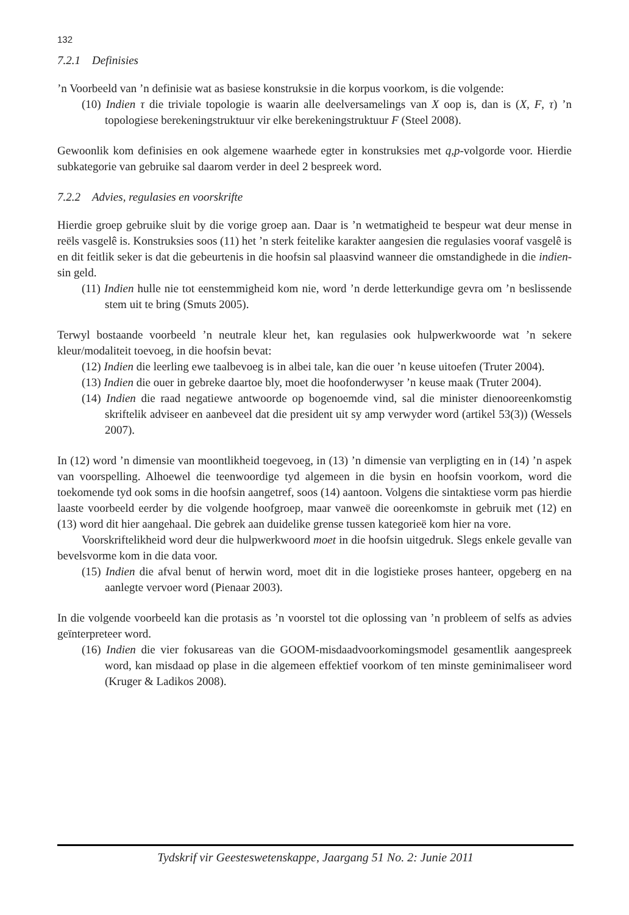132
7.2.1 Definisies
’n Voorbeeld van ’n definisie wat as basiese konstruksie in die korpus voorkom, is die volgende:
(10) Indien τ die triviale topologie is waarin alle deelversamelings van X oop is, dan is (X, F, τ) ’n topologiese berekeningstruktuur vir elke berekeningstruktuur F (Steel 2008).
Gewoonlik kom definisies en ook algemene waarhede egter in konstruksies met q,p-volgorde voor. Hierdie subkategorie van gebruike sal daarom verder in deel 2 bespreek word.
7.2.2 Advies, regulasies en voorskrifte
Hierdie groep gebruike sluit by die vorige groep aan. Daar is ’n wetmatigheid te bespeur wat deur mense in reëls vasgelê is. Konstruksies soos (11) het ’n sterk feitelike karakter aangesien die regulasies vooraf vasgelê is en dit feitlik seker is dat die gebeurtenis in die hoofsin sal plaasvind wanneer die omstandighede in die indien-sin geld.
(11) Indien hulle nie tot eenstemmigheid kom nie, word ’n derde letterkundige gevra om ’n beslissende stem uit te bring (Smuts 2005).
Terwyl bostaande voorbeeld ’n neutrale kleur het, kan regulasies ook hulpwerkwoorde wat ’n sekere kleur/modaliteit toevoeg, in die hoofsin bevat:
(12) Indien die leerling ewe taalbevoeg is in albei tale, kan die ouer ’n keuse uitoefen (Truter 2004).
(13) Indien die ouer in gebreke daartoe bly, moet die hoofonderwyser ’n keuse maak (Truter 2004).
(14) Indien die raad negatiewe antwoorde op bogenoemde vind, sal die minister dienooreenkomstig skriftelik adviseer en aanbeveel dat die president uit sy amp verwyder word (artikel 53(3)) (Wessels 2007).
In (12) word ’n dimensie van moontlikheid toegevoeg, in (13) ’n dimensie van verpligting en in (14) ’n aspek van voorspelling. Alhoewel die teenwoordige tyd algemeen in die bysin en hoofsin voorkom, word die toekomende tyd ook soms in die hoofsin aangetref, soos (14) aantoon. Volgens die sintaktiese vorm pas hierdie laaste voorbeeld eerder by die volgende hoofgroep, maar vanweë die ooreenkomste in gebruik met (12) en (13) word dit hier aangehaal. Die gebrek aan duidelike grense tussen kategorieë kom hier na vore.
Voorskriftelikheid word deur die hulpwerkwoord moet in die hoofsin uitgedruk. Slegs enkele gevalle van bevelsvorme kom in die data voor.
(15) Indien die afval benut of herwin word, moet dit in die logistieke proses hanteer, opgeberg en na aanlegte vervoer word (Pienaar 2003).
In die volgende voorbeeld kan die protasis as ’n voorstel tot die oplossing van ’n probleem of selfs as advies geïnterpreteer word.
(16) Indien die vier fokusareas van die GOOM-misdaadvoorkomingsmodel gesamentlik aangespreek word, kan misdaad op plase in die algemeen effektief voorkom of ten minste geminimaliseer word (Kruger & Ladikos 2008).
Tydskrif vir Geesteswetenskappe, Jaargang 51 No. 2: Junie 2011